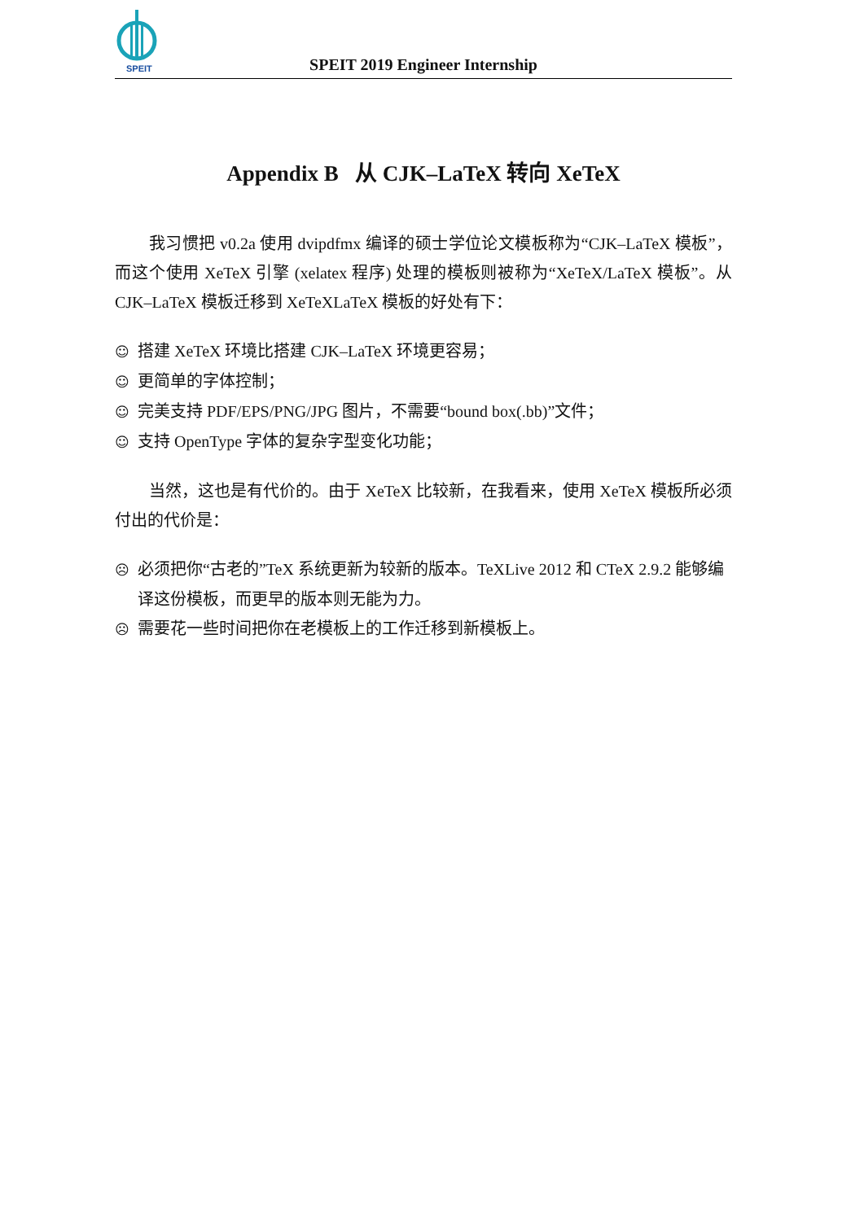SPEIT
SPEIT 2019 Engineer Internship
Appendix B 从 CJK–LaTeX 转向 XeTeX
我习惯把 v0.2a 使用 dvipdfmx 编译的硕士学位论文模板称为“CJK–LaTeX 模板”，而这个使用 XeTeX 引擎 (xelatex 程序) 处理的模板则被称为“XeTeX/LaTeX 模板”。从 CJK–LaTeX 模板迁移到 XeTeXLaTeX 模板的好处有下：
☺ 搭建 XeTeX 环境比搭建 CJK–LaTeX 环境更容易；
☺ 更简单的字体控制；
☺ 完美支持 PDF/EPS/PNG/JPG 图片，不需要“bound box(.bb)”文件；
☺ 支持 OpenType 字体的复杂字型变化功能；
当然，这也是有代价的。由于 XeTeX 比较新，在我看来，使用 XeTeX 模板所必须付出的代价是：
☹ 必须把你“古老的”TeX 系统更新为较新的版本。TeXLive 2012 和 CTeX 2.9.2 能够编译这份模板，而更早的版本则无能为力。
☹ 需要花一些时间把你在老模板上的工作迁移到新模板上。